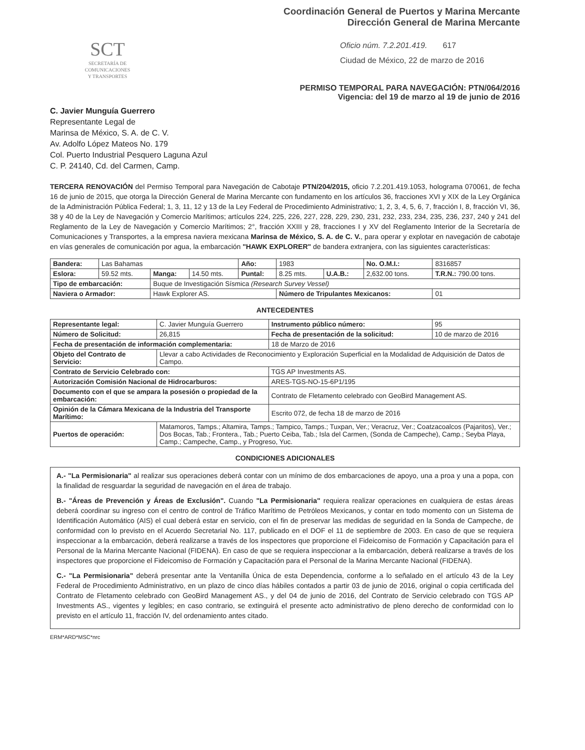Coordinación General de Puertos y Marina Mercante
Dirección General de Marina Mercante
SCT
SECRETARÍA DE
COMUNICACIONES
Y TRANSPORTES
Oficio núm. 7.2.201.419. 617
Ciudad de México, 22 de marzo de 2016
PERMISO TEMPORAL PARA NAVEGACIÓN: PTN/064/2016
Vigencia: del 19 de marzo al 19 de junio de 2016
C. Javier Munguía Guerrero
Representante Legal de
Marinsa de México, S. A. de C. V.
Av. Adolfo López Mateos No. 179
Col. Puerto Industrial Pesquero Laguna Azul
C. P. 24140, Cd. del Carmen, Camp.
TERCERA RENOVACIÓN del Permiso Temporal para Navegación de Cabotaje PTN/204/2015, oficio 7.2.201.419.1053, holograma 070061, de fecha 16 de junio de 2015, que otorga la Dirección General de Marina Mercante con fundamento en los artículos 36, fracciones XVI y XIX de la Ley Orgánica de la Administración Pública Federal; 1, 3, 11, 12 y 13 de la Ley Federal de Procedimiento Administrativo; 1, 2, 3, 4, 5, 6, 7, fracción I, 8, fracción VI, 36, 38 y 40 de la Ley de Navegación y Comercio Marítimos; artículos 224, 225, 226, 227, 228, 229, 230, 231, 232, 233, 234, 235, 236, 237, 240 y 241 del Reglamento de la Ley de Navegación y Comercio Marítimos; 2°, fracción XXIII y 28, fracciones I y XV del Reglamento Interior de la Secretaría de Comunicaciones y Transportes, a la empresa naviera mexicana Marinsa de México, S. A. de C. V., para operar y explotar en navegación de cabotaje en vías generales de comunicación por agua, la embarcación "HAWK EXPLORER" de bandera extranjera, con las siguientes características:
| Bandera: | Las Bahamas | | | Año: | 1983 | | No. O.M.I.: | 8316857 |
| Eslora: | 59.52 mts. | Manga: | 14.50 mts. | Puntal: | 8.25 mts. | U.A.B.: | 2,632.00 tons. | T.R.N.: 790.00 tons. |
| Tipo de embarcación: | | Buque de Investigación Sísmica (Research Survey Vessel) | | | | | | |
| Naviera o Armador: | | Hawk Explorer AS. | | | Número de Tripulantes Mexicanos: | | | 01 |
ANTECEDENTES
| Representante legal: | C. Javier Munguía Guerrero | | Instrumento público número: | 95 |
| Número de Solicitud: | 26,815 | Fecha de presentación de la solicitud: | | 10 de marzo de 2016 |
| Fecha de presentación de información complementaria: | | | 18 de Marzo de 2016 | |
| Objeto del Contrato de Servicio: | Llevar a cabo Actividades de Reconocimiento y Exploración Superficial en la Modalidad de Adquisición de Datos de Campo. | | | |
| Contrato de Servicio Celebrado con: | | TGS AP Investments AS. | | |
| Autorización Comisión Nacional de Hidrocarburos: | | ARES-TGS-NO-15-6P1/195 | | |
| Documento con el que se ampara la posesión o propiedad de la embarcación: | | Contrato de Fletamento celebrado con GeoBird Management AS. | | |
| Opinión de la Cámara Mexicana de la Industria del Transporte Marítimo: | | | Escrito 072, de fecha 18 de marzo de 2016 | |
| Puertos de operación: | Matamoros, Tamps.; Altamira, Tamps.; Tampico, Tamps.; Tuxpan, Ver.; Veracruz, Ver.; Coatzacoalcos (Pajaritos), Ver.; Dos Bocas, Tab.; Frontera., Tab.; Puerto Ceiba, Tab.; Isla del Carmen, (Sonda de Campeche), Camp.; Seyba Playa, Camp.; Campeche, Camp., y Progreso, Yuc. | | | |
CONDICIONES ADICIONALES
A.- "La Permisionaria" al realizar sus operaciones deberá contar con un mínimo de dos embarcaciones de apoyo, una a proa y una a popa, con la finalidad de resguardar la seguridad de navegación en el área de trabajo.
B.- "Áreas de Prevención y Áreas de Exclusión". Cuando "La Permisionaria" requiera realizar operaciones en cualquiera de estas áreas deberá coordinar su ingreso con el centro de control de Tráfico Marítimo de Petróleos Mexicanos, y contar en todo momento con un Sistema de Identificación Automático (AIS) el cual deberá estar en servicio, con el fin de preservar las medidas de seguridad en la Sonda de Campeche, de conformidad con lo previsto en el Acuerdo Secretarial No. 117, publicado en el DOF el 11 de septiembre de 2003. En caso de que se requiera inspeccionar a la embarcación, deberá realizarse a través de los inspectores que proporcione el Fideicomiso de Formación y Capacitación para el Personal de la Marina Mercante Nacional (FIDENA). En caso de que se requiera inspeccionar a la embarcación, deberá realizarse a través de los inspectores que proporcione el Fideicomiso de Formación y Capacitación para el Personal de la Marina Mercante Nacional (FIDENA).
C.- "La Permisionaria" deberá presentar ante la Ventanilla Única de esta Dependencia, conforme a lo señalado en el artículo 43 de la Ley Federal de Procedimiento Administrativo, en un plazo de cinco días hábiles contados a partir 03 de junio de 2016, original o copia certificada del Contrato de Fletamento celebrado con GeoBird Management AS., y del 04 de junio de 2016, del Contrato de Servicio celebrado con TGS AP Investments AS., vigentes y legibles; en caso contrario, se extinguirá el presente acto administrativo de pleno derecho de conformidad con lo previsto en el artículo 11, fracción IV, del ordenamiento antes citado.
ERM*ARD*MSC*nrc